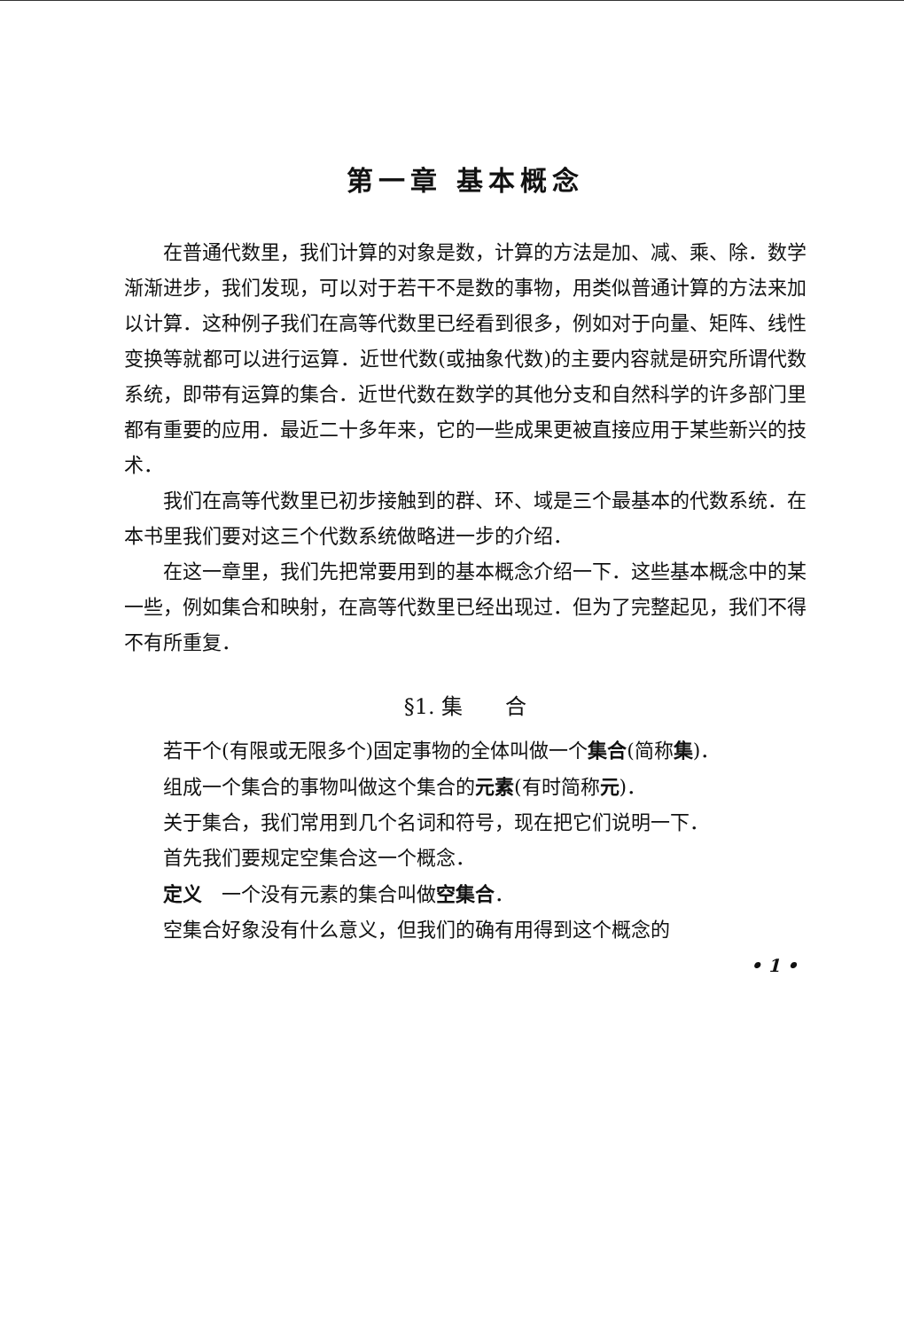第一章 基本概念
在普通代数里，我们计算的对象是数，计算的方法是加、减、乘、除．数学渐渐进步，我们发现，可以对于若干不是数的事物，用类似普通计算的方法来加以计算．这种例子我们在高等代数里已经看到很多，例如对于向量、矩阵、线性变换等就都可以进行运算．近世代数(或抽象代数)的主要内容就是研究所谓代数系统，即带有运算的集合．近世代数在数学的其他分支和自然科学的许多部门里都有重要的应用．最近二十多年来，它的一些成果更被直接应用于某些新兴的技术．
我们在高等代数里已初步接触到的群、环、域是三个最基本的代数系统．在本书里我们要对这三个代数系统做略进一步的介绍．
在这一章里，我们先把常要用到的基本概念介绍一下．这些基本概念中的某一些，例如集合和映射，在高等代数里已经出现过．但为了完整起见，我们不得不有所重复．
§1. 集　　合
若干个(有限或无限多个)固定事物的全体叫做一个集合(简称集)．
组成一个集合的事物叫做这个集合的元素(有时简称元)．
关于集合，我们常用到几个名词和符号，现在把它们说明一下．
首先我们要规定空集合这一个概念．
定义　一个没有元素的集合叫做空集合．
空集合好象没有什么意义，但我们的确有用得到这个概念的
• 1 •